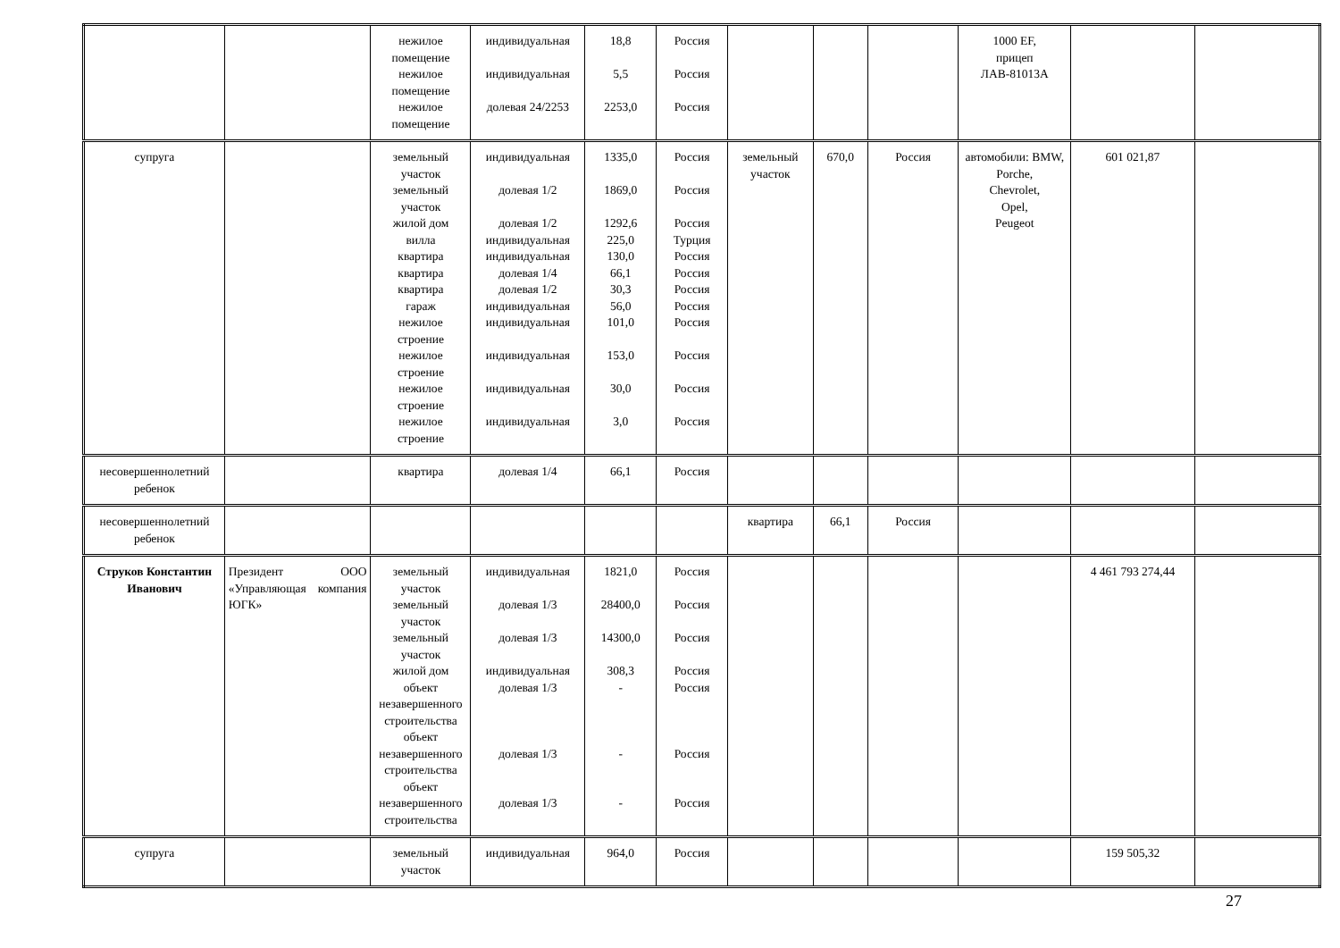| | | нежилое помещение нежилое помещение нежилое помещение | индивидуальная индивидуальная долевая 24/2253 | 18,8 5,5 2253,0 | Россия Россия Россия | | | | 1000 EF, прицеп ЛАВ-81013А | | |
| супруга | | земельный участок земельный участок жилой дом вилла квартира квартира квартира гараж нежилое строение нежилое строение нежилое строение нежилое строение | индивидуальная долевая 1/2 долевая 1/2 индивидуальная индивидуальная долевая 1/4 долевая 1/2 индивидуальная индивидуальная индивидуальная индивидуальная индивидуальная | 1335,0 1869,0 1292,6 225,0 130,0 66,1 30,3 56,0 101,0 153,0 30,0 3,0 | Россия Россия Россия Турция Россия Россия Россия Россия Россия Россия Россия Россия | земельный участок | 670,0 | Россия | автомобили: BMW, Porche, Chevrolet, Opel, Peugeot | 601 021,87 | |
| несовершеннолетний ребенок | | квартира | долевая 1/4 | 66,1 | Россия | | | | | | |
| несовершеннолетний ребенок | | | | | | квартира | 66,1 | Россия | | | |
| Струков Константин Иванович | Президент ООО «Управляющая компания ЮГК» | земельный участок земельный участок земельный участок жилой дом объект незавершенного строительства объект незавершенного строительства объект незавершенного строительства | индивидуальная долевая 1/3 долевая 1/3 индивидуальная долевая 1/3 долевая 1/3 долевая 1/3 | 1821,0 28400,0 14300,0 308,3 - - - | Россия Россия Россия Россия Россия Россия Россия | | | | | 4 461 793 274,44 | |
| супруга | | земельный участок | индивидуальная | 964,0 | Россия | | | | | 159 505,32 | |
27